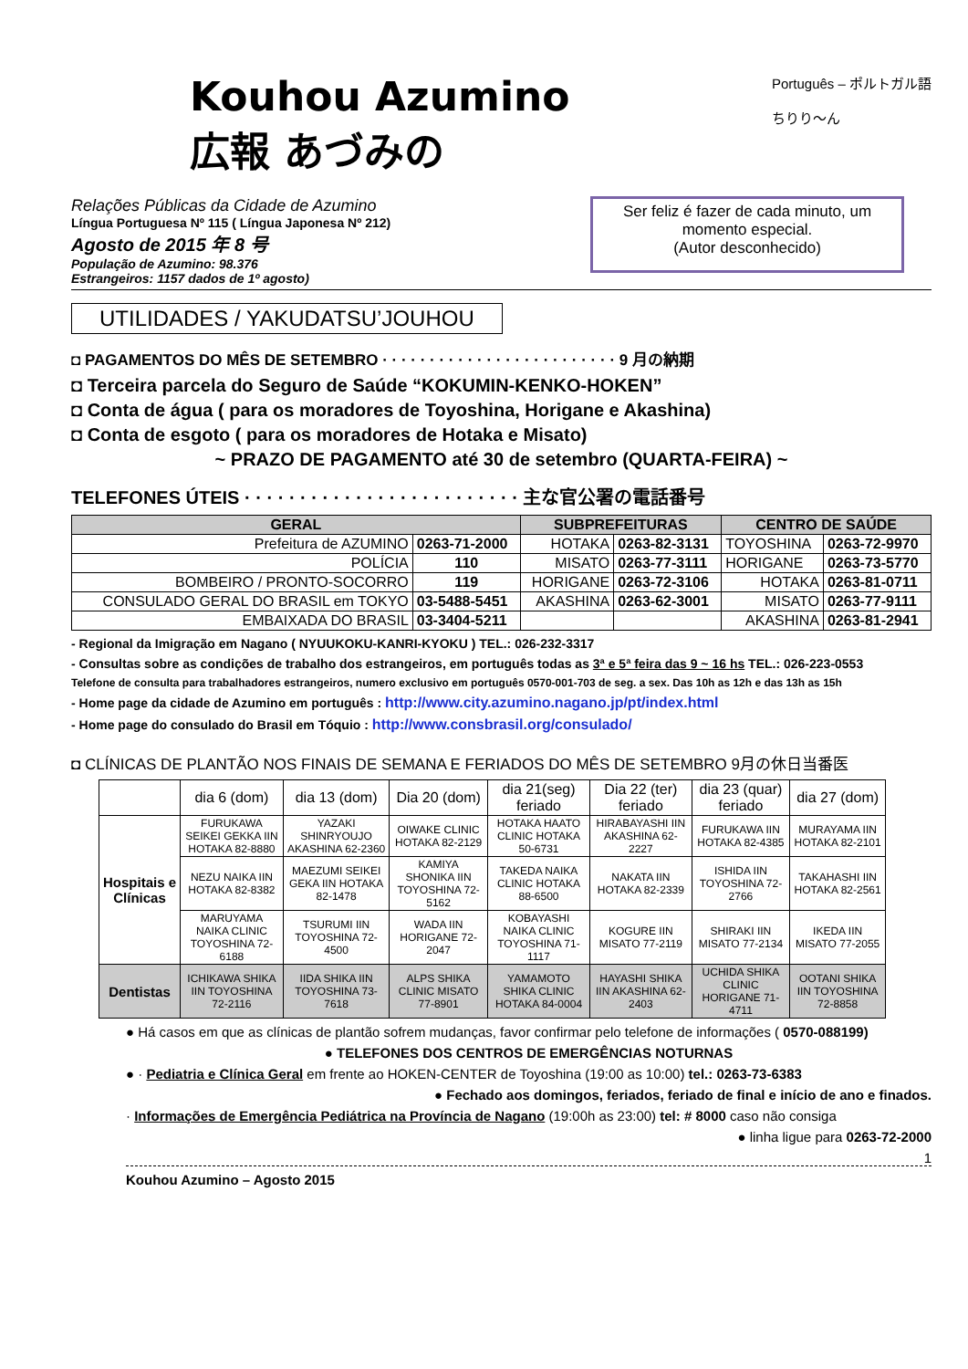Kouhou Azumino
広報 あづみの
Português – ポルトガル語
ちりり〜ん
Relações Públicas da Cidade de Azumino
Língua Portuguesa Nº 115 ( Língua Japonesa Nº 212)
Agosto de 2015 年 8 号
População de Azumino: 98.376
Estrangeiros: 1157 dados de 1º agosto)
Ser feliz é fazer de cada minuto, um momento especial.
(Autor desconhecido)
UTILIDADES / YAKUDATSU’JOUHOU
◘ PAGAMENTOS DO MÊS DE SETEMBRO · · · · · · · · · · · · · · · · · · · · · · · · · 9 月の納期
◘ Terceira parcela do Seguro de Saúde “KOKUMIN-KENKO-HOKEN”
◘ Conta de água ( para os moradores de Toyoshina, Horigane e Akashina)
◘ Conta de esgoto ( para os moradores de Hotaka e Misato)
~ PRAZO DE PAGAMENTO até 30 de setembro (QUARTA-FEIRA) ~
TELEFONES ÚTEIS · · · · · · · · · · · · · · · · · · · · · · · · · 主な官公署の電話番号
| GERAL | | SUBPREFEITURAS | | CENTRO DE SAÚDE | |
| --- | --- | --- | --- | --- | --- |
| Prefeitura de AZUMINO | 0263-71-2000 | HOTAKA | 0263-82-3131 | TOYOSHINA | 0263-72-9970 |
| POLÍCIA | 110 | MISATO | 0263-77-3111 | HORIGANE | 0263-73-5770 |
| BOMBEIRO / PRONTO-SOCORRO | 119 | HORIGANE | 0263-72-3106 | HOTAKA | 0263-81-0711 |
| CONSULADO GERAL DO BRASIL em TOKYO | 03-5488-5451 | AKASHINA | 0263-62-3001 | MISATO | 0263-77-9111 |
| EMBAIXADA DO BRASIL | 03-3404-5211 | | | AKASHINA | 0263-81-2941 |
- Regional da Imigração em Nagano ( NYUUKOKU-KANRI-KYOKU ) TEL.: 026-232-3317
- Consultas sobre as condições de trabalho dos estrangeiros, em português todas as 3ª e 5ª feira das 9 ~ 16 hs TEL.: 026-223-0553
Telefone de consulta para trabalhadores estrangeiros, numero exclusivo em português 0570-001-703 de seg. a sex. Das 10h as 12h e das 13h as 15h
- Home page da cidade de Azumino em português : http://www.city.azumino.nagano.jp/pt/index.html
- Home page do consulado do Brasil em Tóquio : http://www.consbrasil.org/consulado/
◘ CLÍNICAS DE PLANTÃO NOS FINAIS DE SEMANA E FERIADOS DO MÊS DE SETEMBRO 9月の休日当番医
| | dia 6 (dom) | dia 13 (dom) | Dia 20 (dom) | dia 21(seg) feriado | Dia 22 (ter) feriado | dia 23 (quar) feriado | dia 27 (dom) |
| --- | --- | --- | --- | --- | --- | --- | --- |
| Hospitais e Clínicas | FURUKAWA SEIKEI GEKKA IIN HOTAKA 82-8880 | YAZAKI SHINRYOUJO AKASHINA 62-2360 | OIWAKE CLINIC HOTAKA 82-2129 | HOTAKA HAATO CLINIC HOTAKA 50-6731 | HIRABAYASHI IIN AKASHINA 62-2227 | FURUKAWA IIN HOTAKA 82-4385 | MURAYAMA IIN HOTAKA 82-2101 |
| | NEZU NAIKA IIN HOTAKA 82-8382 | MAEZUMI SEIKEI GEKA IIN HOTAKA 82-1478 | KAMIYA SHONIKA IIN TOYOSHINA 72-5162 | TAKEDA NAIKA CLINIC HOTAKA 88-6500 | NAKATA IIN HOTAKA 82-2339 | ISHIDA IIN TOYOSHINA 72-2766 | TAKAHASHI IIN HOTAKA 82-2561 |
| | MARUYAMA NAIKA CLINIC TOYOSHINA 72-6188 | TSURUMI IIN TOYOSHINA 72-4500 | WADA IIN HORIGANE 72-2047 | KOBAYASHI NAIKA CLINIC TOYOSHINA 71-1117 | KOGURE IIN MISATO 77-2119 | SHIRAKI IIN MISATO 77-2134 | IKEDA IIN MISATO 77-2055 |
| Dentistas | ICHIKAWA SHIKA IIN TOYOSHINA 72-2116 | IIDA SHIKA IIN TOYOSHINA 73-7618 | ALPS SHIKA CLINIC MISATO 77-8901 | YAMAMOTO SHIKA CLINIC HOTAKA 84-0004 | HAYASHI SHIKA IIN AKASHINA 62-2403 | UCHIDA SHIKA CLINIC HORIGANE 71-4711 | OOTANI SHIKA IIN TOYOSHINA 72-8858 |
● Há casos em que as clínicas de plantão sofrem mudanças, favor confirmar pelo telefone de informações ( 0570-088199)
● TELEFONES DOS CENTROS DE EMERGÊNCIAS NOTURNAS
● · Pediatria e Clínica Geral em frente ao HOKEN-CENTER de Toyoshina (19:00 as 10:00) tel.: 0263-73-6383
● Fechado aos domingos, feriados, feriado de final e início de ano e finados.
· Informações de Emergência Pediátrica na Província de Nagano (19:00h as 23:00) tel: # 8000 caso não consiga
● linha ligue para 0263-72-2000
1
Kouhou Azumino – Agosto 2015